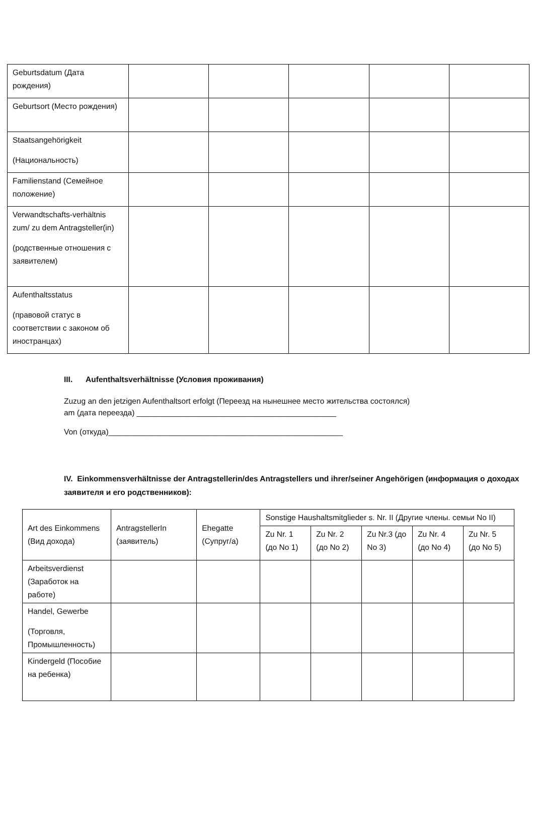| Geburtsdatum (Дата рождения) | | | | | |
| Geburtsort (Место рождения) | | | | | |
| Staatsangehörigkeit (Национальность) | | | | | |
| Familienstand (Семейное положение) | | | | | |
| Verwandtschafts-verhältnis zum/ zu dem Antragsteller(in) (родственные отношения с заявителем) | | | | | |
| Aufenthaltsstatus (правовой статус в соответствии с законом об иностранцах) | | | | | |
III. Aufenthaltsverhältnisse (Условия проживания)
Zuzug an den jetzigen Aufenthaltsort erfolgt (Переезд на нынешнее место жительства состоялся)
am (дата переезда) ______________________________________________
Von (откуда)______________________________________________________
IV. Einkommensverhältnisse der Antragstellerin/des Antragstellers und ihrer/seiner Angehörigen (информация о доходах заявителя и его родственников):
| Art des Einkommens (Вид дохода) | AntragstellerIn (заявитель) | Ehegatte (Супруг/а) | Sonstige Haushaltsmitglieder s. Nr. II (Другие члены. семьи No II) | | | | |
| | | | Zu Nr. 1 (до No 1) | Zu Nr. 2 (до No 2) | Zu Nr.3 (до No 3) | Zu Nr. 4 (до No 4) | Zu Nr. 5 (до No 5) |
| Arbeitsverdienst (Заработок на работе) | | | | | | | |
| Handel, Gewerbe (Торговля, Промышленность) | | | | | | | |
| Kindergeld (Пособие на ребенка) | | | | | | | |